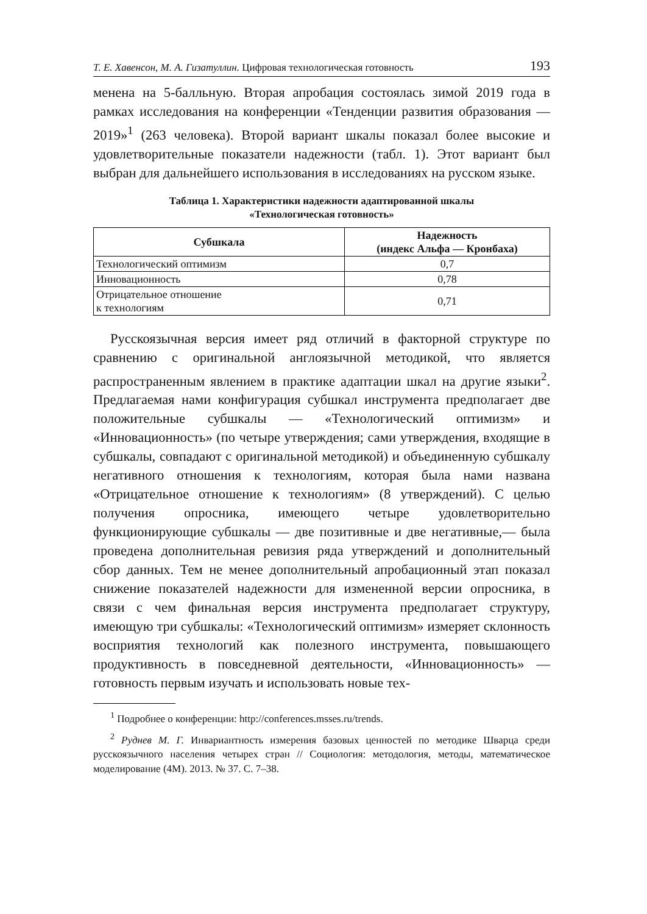Т. Е. Хавенсон, М. А. Гизатуллин. Цифровая технологическая готовность 193
менена на 5-балльную. Вторая апробация состоялась зимой 2019 года в рамках исследования на конференции «Тенденции развития образования — 2019»<sup>1</sup> (263 человека). Второй вариант шкалы показал более высокие и удовлетворительные показатели надежности (табл. 1). Этот вариант был выбран для дальнейшего использования в исследованиях на русском языке.
Таблица 1. Характеристики надежности адаптированной шкалы
«Технологическая готовность»
| Субшкала | Надежность (индекс Альфа — Кронбаха) |
| --- | --- |
| Технологический оптимизм | 0,7 |
| Инновационность | 0,78 |
| Отрицательное отношение к технологиям | 0,71 |
Русскоязычная версия имеет ряд отличий в факторной структуре по сравнению с оригинальной англоязычной методикой, что является распространенным явлением в практике адаптации шкал на другие языки<sup>2</sup>. Предлагаемая нами конфигурация субшкал инструмента предполагает две положительные субшкалы — «Технологический оптимизм» и «Инновационность» (по четыре утверждения; сами утверждения, входящие в субшкалы, совпадают с оригинальной методикой) и объединенную субшкалу негативного отношения к технологиям, которая была нами названа «Отрицательное отношение к технологиям» (8 утверждений). С целью получения опросника, имеющего четыре удовлетворительно функционирующие субшкалы — две позитивные и две негативные,— была проведена дополнительная ревизия ряда утверждений и дополнительный сбор данных. Тем не менее дополнительный апробационный этап показал снижение показателей надежности для измененной версии опросника, в связи с чем финальная версия инструмента предполагает структуру, имеющую три субшкалы: «Технологический оптимизм» измеряет склонность восприятия технологий как полезного инструмента, повышающего продуктивность в повседневной деятельности, «Инновационность» — готовность первым изучать и использовать новые тех-
<sup>1</sup> Подробнее о конференции: http://conferences.msses.ru/trends.
<sup>2</sup> Руднев М. Г. Инвариантность измерения базовых ценностей по методике Шварца среди русскоязычного населения четырех стран // Социология: методология, методы, математическое моделирование (4М). 2013. № 37. С. 7–38.